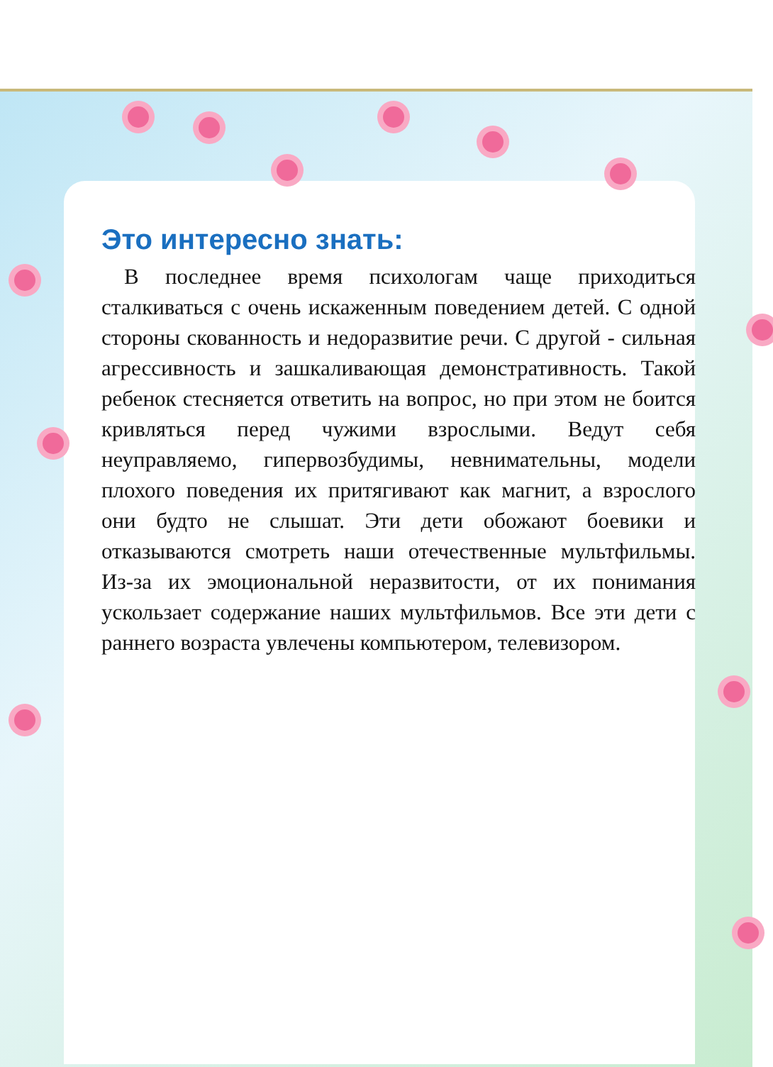Это интересно знать:
В последнее время психологам чаще приходиться сталкиваться с очень искаженным поведением детей. С одной стороны скованность и недоразвитие речи. С другой - сильная агрессивность и зашкаливающая демонстративность. Такой ребенок стесняется ответить на вопрос, но при этом не боится кривляться перед чужими взрослыми. Ведут себя неуправляемо, гипервозбудимы, невнимательны, модели плохого поведения их притягивают как магнит, а взрослого они будто не слышат. Эти дети обожают боевики и отказываются смотреть наши отечественные мультфильмы. Из-за их эмоциональной неразвитости, от их понимания ускользает содержание наших мультфильмов. Все эти дети с раннего возраста увлечены компьютером, телевизором.